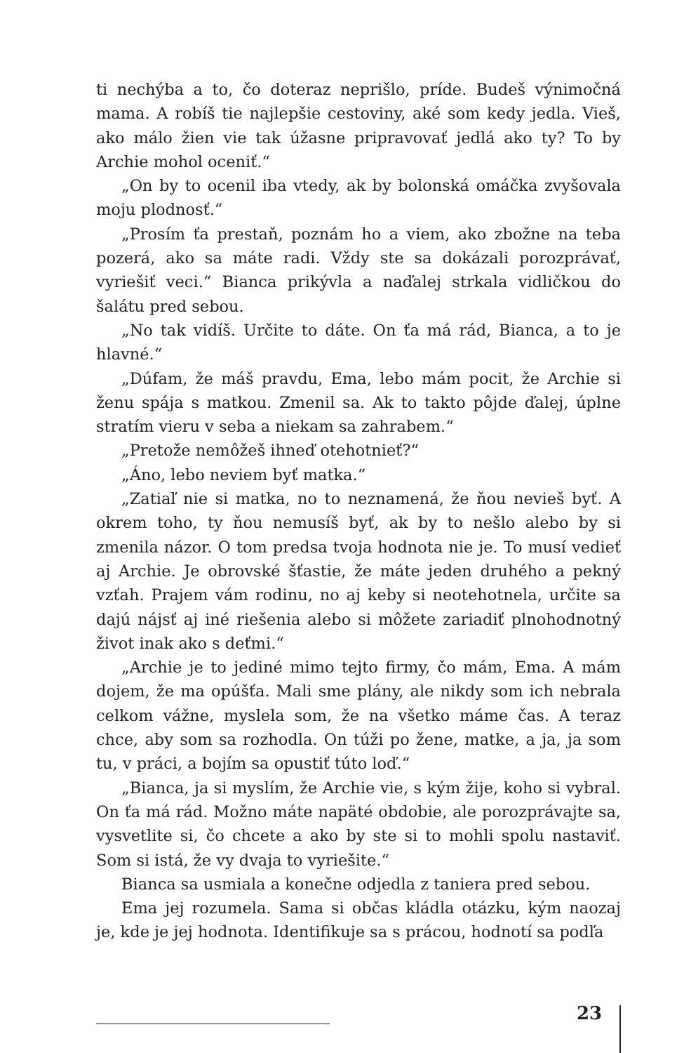ti nechýba a to, čo doteraz neprišlo, príde. Budeš výnimočná mama. A robíš tie najlepšie cestoviny, aké som kedy jedla. Vieš, ako málo žien vie tak úžasne pripravovať jedlá ako ty? To by Archie mohol oceniť.“
„On by to ocenil iba vtedy, ak by bolonská omáčka zvyšovala moju plodnosť.“
„Prosím ťa prestaň, poznám ho a viem, ako zbožne na teba pozerá, ako sa máte radi. Vždy ste sa dokázali porozprávať, vyriešiť veci.“ Bianca prikývla a naďalej strkala vidličkou do šalátu pred sebou.
„No tak vidíš. Určite to dáte. On ťa má rád, Bianca, a to je hlavné.“
„Dúfam, že máš pravdu, Ema, lebo mám pocit, že Archie si ženu spája s matkou. Zmenil sa. Ak to takto pôjde ďalej, úplne stratím vieru v seba a niekam sa zahrabem.“
„Pretože nemôžeš ihneď otehotnieť?“
„Áno, lebo neviem byť matka.“
„Zatiaľ nie si matka, no to neznamená, že ňou nevieš byť. A okrem toho, ty ňou nemusíš byť, ak by to nešlo alebo by si zmenila názor. O tom predsa tvoja hodnota nie je. To musí vedieť aj Archie. Je obrovské šťastie, že máte jeden druhého a pekný vzťah. Prajem vám rodinu, no aj keby si neotehotnela, určite sa dajú nájsť aj iné riešenia alebo si môžete zariadiť plnohodnotný život inak ako s deťmi.“
„Archie je to jediné mimo tejto firmy, čo mám, Ema. A mám dojem, že ma opúšťa. Mali sme plány, ale nikdy som ich nebrala celkom vážne, myslela som, že na všetko máme čas. A teraz chce, aby som sa rozhodla. On túži po žene, matke, a ja, ja som tu, v práci, a bojím sa opustiť túto loď.“
„Bianca, ja si myslím, že Archie vie, s kým žije, koho si vybral. On ťa má rád. Možno máte napäté obdobie, ale porozprávajte sa, vysvetlite si, čo chcete a ako by ste si to mohli spolu nastaviť. Som si istá, že vy dvaja to vyriešite.“
Bianca sa usmiala a konečne odjedla z taniera pred sebou.
Ema jej rozumela. Sama si občas kládla otázku, kým naozaj je, kde je jej hodnota. Identifikuje sa s prácou, hodnotí sa podľa
23